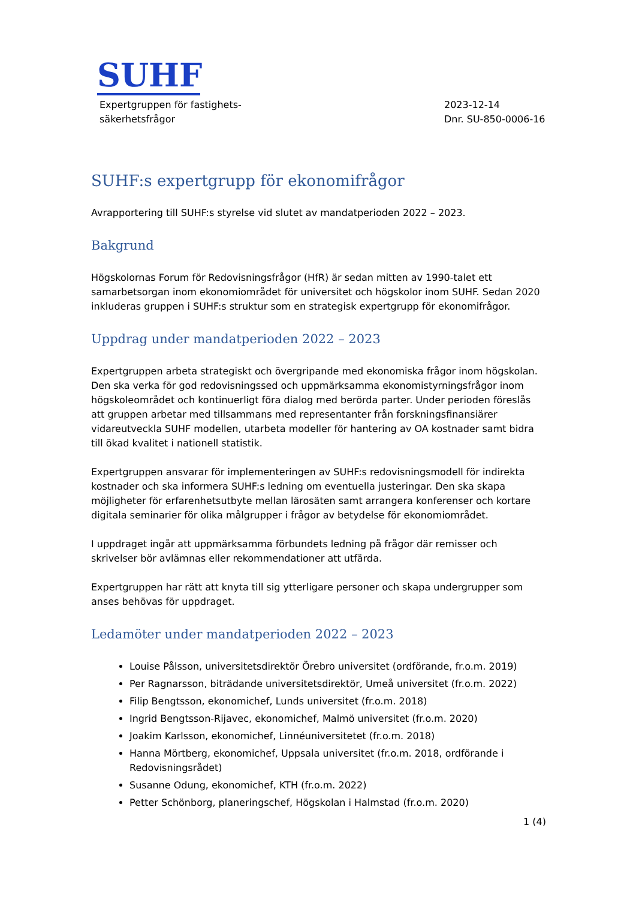SUHF
Expertgruppen för fastighets-
säkerhetsfrågor
2023-12-14
Dnr. SU-850-0006-16
SUHF:s expertgrupp för ekonomifrågor
Avrapportering till SUHF:s styrelse vid slutet av mandatperioden 2022 – 2023.
Bakgrund
Högskolornas Forum för Redovisningsfrågor (HfR) är sedan mitten av 1990-talet ett samarbetsorgan inom ekonomiområdet för universitet och högskolor inom SUHF. Sedan 2020 inkluderas gruppen i SUHF:s struktur som en strategisk expertgrupp för ekonomifrågor.
Uppdrag under mandatperioden 2022 – 2023
Expertgruppen arbeta strategiskt och övergripande med ekonomiska frågor inom högskolan. Den ska verka för god redovisningssed och uppmärksamma ekonomistyrningsfrågor inom högskoleområdet och kontinuerligt föra dialog med berörda parter. Under perioden föreslås att gruppen arbetar med tillsammans med representanter från forskningsfinansiärer vidareutveckla SUHF modellen, utarbeta modeller för hantering av OA kostnader samt bidra till ökad kvalitet i nationell statistik.
Expertgruppen ansvarar för implementeringen av SUHF:s redovisningsmodell för indirekta kostnader och ska informera SUHF:s ledning om eventuella justeringar. Den ska skapa möjligheter för erfarenhetsutbyte mellan lärosäten samt arrangera konferenser och kortare digitala seminarier för olika målgrupper i frågor av betydelse för ekonomiområdet.
I uppdraget ingår att uppmärksamma förbundets ledning på frågor där remisser och skrivelser bör avlämnas eller rekommendationer att utfärda.
Expertgruppen har rätt att knyta till sig ytterligare personer och skapa undergrupper som anses behövas för uppdraget.
Ledamöter under mandatperioden 2022 – 2023
Louise Pålsson, universitetsdirektör Örebro universitet (ordförande, fr.o.m. 2019)
Per Ragnarsson, biträdande universitetsdirektör, Umeå universitet (fr.o.m. 2022)
Filip Bengtsson, ekonomichef, Lunds universitet (fr.o.m. 2018)
Ingrid Bengtsson-Rijavec, ekonomichef, Malmö universitet (fr.o.m. 2020)
Joakim Karlsson, ekonomichef, Linnéuniversitetet (fr.o.m. 2018)
Hanna Mörtberg, ekonomichef, Uppsala universitet (fr.o.m. 2018, ordförande i Redovisningsrådet)
Susanne Odung, ekonomichef, KTH (fr.o.m. 2022)
Petter Schönborg, planeringschef, Högskolan i Halmstad (fr.o.m. 2020)
1 (4)